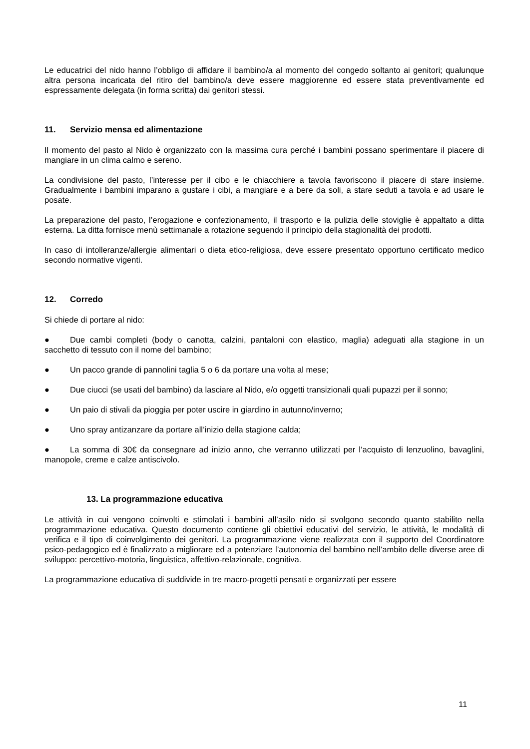Le educatrici del nido hanno l’obbligo di affidare il bambino/a al momento del congedo soltanto ai genitori; qualunque altra persona incaricata del ritiro del bambino/a deve essere maggiorenne ed essere stata preventivamente ed espressamente delegata (in forma scritta) dai genitori stessi.
11. Servizio mensa ed alimentazione
Il momento del pasto al Nido è organizzato con la massima cura perché i bambini possano sperimentare il piacere di mangiare in un clima calmo e sereno.
La condivisione del pasto, l’interesse per il cibo e le chiacchiere a tavola favoriscono il piacere di stare insieme. Gradualmente i bambini imparano a gustare i cibi, a mangiare e a bere da soli, a stare seduti a tavola e ad usare le posate.
La preparazione del pasto, l’erogazione e confezionamento, il trasporto e la pulizia delle stoviglie è appaltato a ditta esterna. La ditta fornisce menù settimanale a rotazione seguendo il principio della stagionalità dei prodotti.
In caso di intolleranze/allergie alimentari o dieta etico-religiosa, deve essere presentato opportuno certificato medico secondo normative vigenti.
12. Corredo
Si chiede di portare al nido:
● Due cambi completi (body o canotta, calzini, pantaloni con elastico, maglia) adeguati alla stagione in un sacchetto di tessuto con il nome del bambino;
● Un pacco grande di pannolini taglia 5 o 6 da portare una volta al mese;
● Due ciucci (se usati del bambino) da lasciare al Nido, e/o oggetti transizionali quali pupazzi per il sonno;
● Un paio di stivali da pioggia per poter uscire in giardino in autunno/inverno;
● Uno spray antizanzare da portare all’inizio della stagione calda;
● La somma di 30€ da consegnare ad inizio anno, che verranno utilizzati per l’acquisto di lenzuolino, bavaglini, manopole, creme e calze antiscivolo.
13. La programmazione educativa
Le attività in cui vengono coinvolti e stimolati i bambini all’asilo nido si svolgono secondo quanto stabilito nella programmazione educativa. Questo documento contiene gli obiettivi educativi del servizio, le attività, le modalità di verifica e il tipo di coinvolgimento dei genitori. La programmazione viene realizzata con il supporto del Coordinatore psico-pedagogico ed è finalizzato a migliorare ed a potenziare l’autonomia del bambino nell’ambito delle diverse aree di sviluppo: percettivo-motoria, linguistica, affettivo-relazionale, cognitiva.
La programmazione educativa di suddivide in tre macro-progetti pensati e organizzati per essere
11